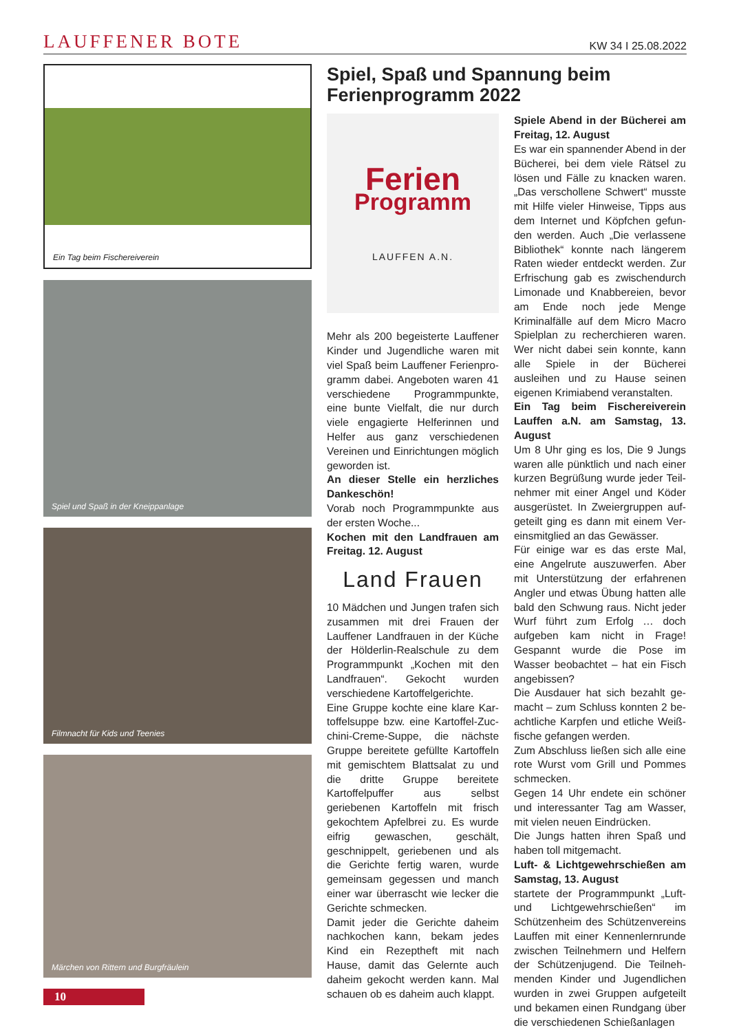LAUFFENER BOTE
KW 34 I 25.08.2022
Ein Tag beim Fischereiverein
Spiel und Spaß in der Kneippanlage
Filmnacht für Kids und Teenies
Märchen von Rittern und Burgfräulein
10
Spiel, Spaß und Spannung beim Ferienpro­gramm 2022
Ferien
Programm
LAUFFEN A.N.
Mehr als 200 begeisterte Lauffener Kinder und Jugendliche waren mit viel Spaß beim Lauffener Ferienpro­gramm dabei. Angeboten waren 41 verschiedene Programmpunkte, eine bunte Vielfalt, die nur durch viele en­gagierte Helferinnen und Helfer aus ganz verschiedenen Vereinen und Einrichtungen möglich geworden ist.
An dieser Stelle ein herzliches Dankeschön!
Vorab noch Programmpunkte aus der ersten Woche...
Kochen mit den Landfrauen am Freitag. 12. August
Land Frauen
10 Mädchen und Jungen trafen sich zusammen mit drei Frauen der Lauf­fener Landfrauen in der Küche der Hölderlin-Realschule zu dem Pro­grammpunkt „Kochen mit den Land­frauen“. Gekocht wurden verschiedene Kartoffelgerichte.
Eine Gruppe kochte eine klare Kar­toffelsuppe bzw. eine Kartoffel-Zuc­chini-Creme-Suppe, die nächste Gruppe bereitete gefüllte Kartoffeln mit gemischtem Blattsalat zu und die dritte Gruppe bereitete Kartoffelpuf­fer aus selbst geriebenen Kartoffeln mit frisch gekochtem Apfelbrei zu. Es wurde eifrig gewaschen, geschält, geschnippelt, geriebenen und als die Gerichte fertig waren, wurde gemein­sam gegessen und manch einer war überrascht wie lecker die Gerichte schmecken.
Damit jeder die Gerichte daheim nachkochen kann, bekam jedes Kind ein Rezeptheft mit nach Hause, damit das Gelernte auch daheim gekocht werden kann. Mal schauen ob es da­heim auch klappt.
Spiele Abend in der Bücherei am Freitag, 12. August
Es war ein spannender Abend in der Bücherei, bei dem viele Rätsel zu lösen und Fälle zu knacken waren. „Das verschollene Schwert“ musste mit Hilfe vieler Hinweise, Tipps aus dem Internet und Köpfchen gefun­den werden. Auch „Die verlassene Bibliothek“ konnte nach längerem Raten wieder entdeckt werden. Zur Erfrischung gab es zwischendurch Limonade und Knabbereien, bevor am Ende noch jede Menge Kriminal­fälle auf dem Micro Macro Spielplan zu recherchieren waren. Wer nicht dabei sein konnte, kann alle Spiele in der Bücherei ausleihen und zu Hause seinen eigenen Krimiabend veran­stalten.
Ein Tag beim Fischereiverein Lauffen a.N. am Samstag, 13. August
Um 8 Uhr ging es los, Die 9 Jungs waren alle pünktlich und nach einer kurzen Begrüßung wurde jeder Teil­nehmer mit einer Angel und Köder ausgerüstet. In Zweiergruppen auf­geteilt ging es dann mit einem Ver­einsmitglied an das Gewässer.
Für einige war es das erste Mal, eine Angelrute auszuwerfen. Aber mit Unterstützung der erfahrenen Angler und etwas Übung hatten alle bald den Schwung raus. Nicht jeder Wurf führt zum Erfolg … doch aufgeben kam nicht in Frage! Gespannt wurde die Pose im Wasser beobachtet – hat ein Fisch angebissen?
Die Ausdauer hat sich bezahlt ge­macht – zum Schluss konnten 2 be­achtliche Karpfen und etliche Weiß­fische gefangen werden.
Zum Abschluss ließen sich alle eine rote Wurst vom Grill und Pommes schmecken.
Gegen 14 Uhr endete ein schöner und interessanter Tag am Wasser, mit vielen neuen Eindrücken.
Die Jungs hatten ihren Spaß und haben toll mitgemacht.
Luft- & Lichtgewehrschießen am Samstag, 13. August
startete der Programmpunkt „Luft- und Lichtgewehrschießen“ im Schützenheim des Schützenvereins Lauffen mit einer Kennenlernrunde zwischen Teilnehmern und Helfern der Schützenjugend. Die Teilneh­menden Kinder und Jugendlichen wurden in zwei Gruppen aufgeteilt und bekamen einen Rundgang über die verschiedenen Schießanlagen